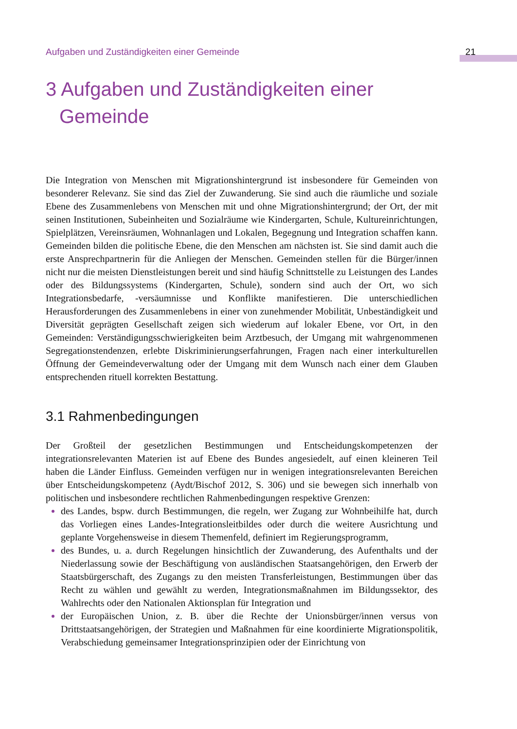Aufgaben und Zuständigkeiten einer Gemeinde 21
3 Aufgaben und Zuständigkeiten einer Gemeinde
Die Integration von Menschen mit Migrationshintergrund ist insbesondere für Gemeinden von besonderer Relevanz. Sie sind das Ziel der Zuwanderung. Sie sind auch die räumliche und soziale Ebene des Zusammenlebens von Menschen mit und ohne Migrationshintergrund; der Ort, der mit seinen Institutionen, Subeinheiten und Sozialräume wie Kindergarten, Schule, Kultureinrichtungen, Spielplätzen, Vereinsräumen, Wohnanlagen und Lokalen, Begegnung und Integration schaffen kann. Gemeinden bilden die politische Ebene, die den Menschen am nächsten ist. Sie sind damit auch die erste Ansprechpartnerin für die Anliegen der Menschen. Gemeinden stellen für die Bürger/innen nicht nur die meisten Dienstleistungen bereit und sind häufig Schnittstelle zu Leistungen des Landes oder des Bildungssystems (Kindergarten, Schule), sondern sind auch der Ort, wo sich Integrationsbedarfe, -versäumnisse und Konflikte manifestieren. Die unterschiedlichen Herausforderungen des Zusammenlebens in einer von zunehmender Mobilität, Unbeständigkeit und Diversität geprägten Gesellschaft zeigen sich wiederum auf lokaler Ebene, vor Ort, in den Gemeinden: Verständigungsschwierigkeiten beim Arztbesuch, der Umgang mit wahrgenommenen Segregationstendenzen, erlebte Diskriminierungserfahrungen, Fragen nach einer interkulturellen Öffnung der Gemeindeverwaltung oder der Umgang mit dem Wunsch nach einer dem Glauben entsprechenden rituell korrekten Bestattung.
3.1 Rahmenbedingungen
Der Großteil der gesetzlichen Bestimmungen und Entscheidungskompetenzen der integrationsrelevanten Materien ist auf Ebene des Bundes angesiedelt, auf einen kleineren Teil haben die Länder Einfluss. Gemeinden verfügen nur in wenigen integrationsrelevanten Bereichen über Entscheidungskompetenz (Aydt/Bischof 2012, S. 306) und sie bewegen sich innerhalb von politischen und insbesondere rechtlichen Rahmenbedingungen respektive Grenzen:
des Landes, bspw. durch Bestimmungen, die regeln, wer Zugang zur Wohnbeihilfe hat, durch das Vorliegen eines Landes-Integrationsleitbildes oder durch die weitere Ausrichtung und geplante Vorgehensweise in diesem Themenfeld, definiert im Regierungsprogramm,
des Bundes, u. a. durch Regelungen hinsichtlich der Zuwanderung, des Aufenthalts und der Niederlassung sowie der Beschäftigung von ausländischen Staatsangehörigen, den Erwerb der Staatsbürgerschaft, des Zugangs zu den meisten Transferleistungen, Bestimmungen über das Recht zu wählen und gewählt zu werden, Integrationsmaßnahmen im Bildungssektor, des Wahlrechts oder den Nationalen Aktionsplan für Integration und
der Europäischen Union, z. B. über die Rechte der Unionsbürger/innen versus von Drittstaatsangehörigen, der Strategien und Maßnahmen für eine koordinierte Migrationspolitik, Verabschiedung gemeinsamer Integrationsprinzipien oder der Einrichtung von